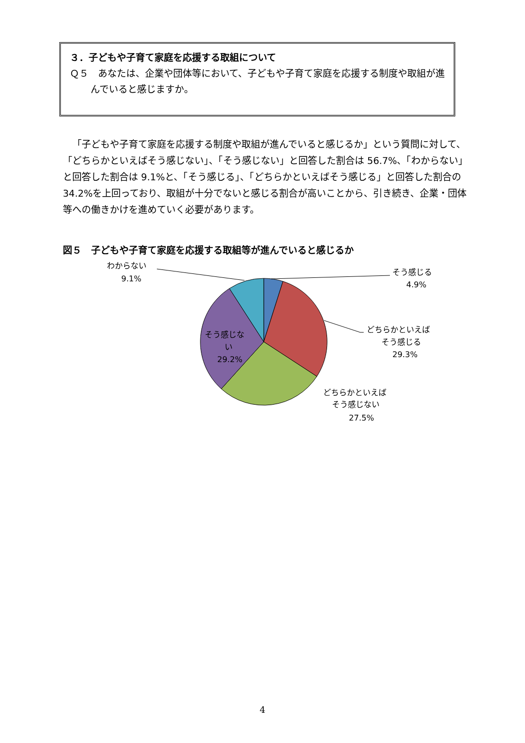３．子どもや子育て家庭を応援する取組について
Ｑ５　あなたは、企業や団体等において、子どもや子育て家庭を応援する制度や取組が進んでいると感じますか。
「子どもや子育て家庭を応援する制度や取組が進んでいると感じるか」という質問に対して、「どちらかといえばそう感じない」、「そう感じない」と回答した割合は 56.7%、「わからない」と回答した割合は 9.1%と、「そう感じる」、「どちらかといえばそう感じる」と回答した割合の 34.2%を上回っており、取組が十分でないと感じる割合が高いことから、引き続き、企業・団体等への働きかけを進めていく必要があります。
図５　子どもや子育て家庭を応援する取組等が進んでいると感じるか
わからない
9.1%
そう感じる
4.9%
どちらかといえば
そう感じる
29.3%
どちらかといえば
そう感じない
27.5%
そう感じな
い
29.2%
4